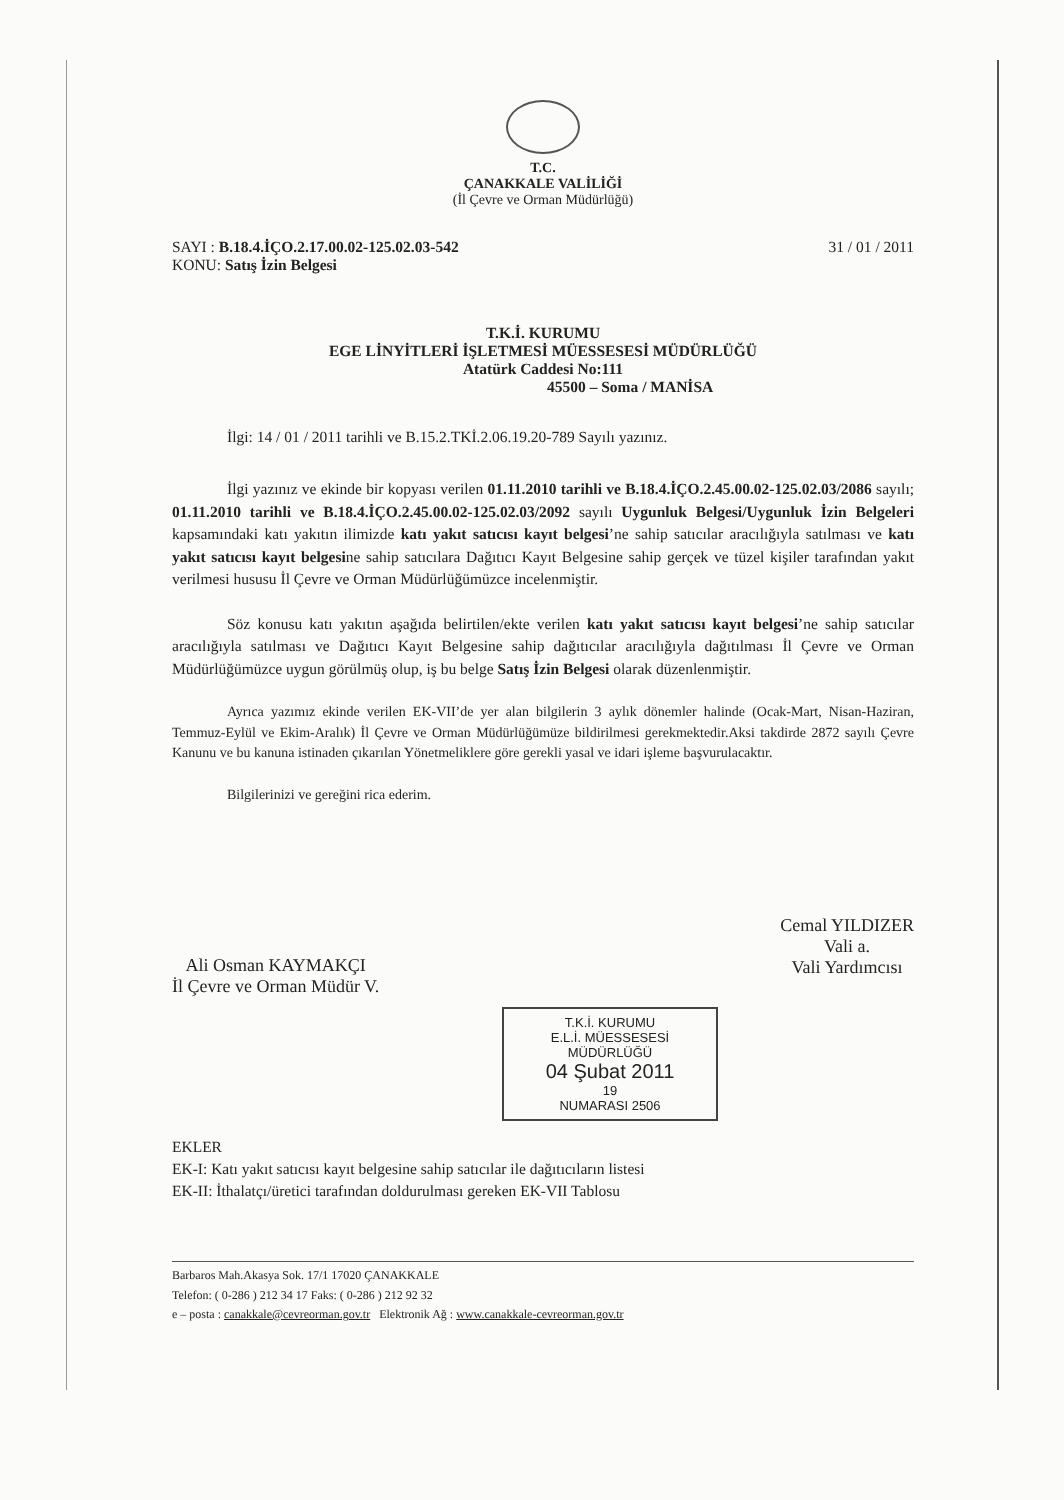T.C.
ÇANAKKALE VALİLİĞİ
(İl Çevre ve Orman Müdürlüğü)
SAYI : B.18.4.İÇO.2.17.00.02-125.02.03-542 31 / 01 / 2011
KONU: Satış İzin Belgesi
T.K.İ. KURUMU
EGE LİNYİTLERİ İŞLETMESİ MÜESSESESİ MÜDÜRLÜĞÜ
Atatürk Caddesi No:111
45500 – Soma / MANİSA
İlgi: 14 / 01 / 2011 tarihli ve B.15.2.TKİ.2.06.19.20-789 Sayılı yazınız.
İlgi yazınız ve ekinde bir kopyası verilen 01.11.2010 tarihli ve B.18.4.İÇO.2.45.00.02-125.02.03/2086 sayılı; 01.11.2010 tarihli ve B.18.4.İÇO.2.45.00.02-125.02.03/2092 sayılı Uygunluk Belgesi/Uygunluk İzin Belgeleri kapsamındaki katı yakıtın ilimizde katı yakıt satıcısı kayıt belgesi’ne sahip satıcılar aracılığıyla satılması ve katı yakıt satıcısı kayıt belgesine sahip satıcılara Dağıtıcı Kayıt Belgesine sahip gerçek ve tüzel kişiler tarafından yakıt verilmesi hususu İl Çevre ve Orman Müdürlüğümüzce incelenmiştir.
Söz konusu katı yakıtın aşağıda belirtilen/ekte verilen katı yakıt satıcısı kayıt belgesi’ne sahip satıcılar aracılığıyla satılması ve Dağıtıcı Kayıt Belgesine sahip dağıtıcılar aracılığıyla dağıtılması İl Çevre ve Orman Müdürlüğümüzce uygun görülmüş olup, iş bu belge Satış İzin Belgesi olarak düzenlenmiştir.
Ayrıca yazımız ekinde verilen EK-VII’de yer alan bilgilerin 3 aylık dönemler halinde (Ocak-Mart, Nisan-Haziran, Temmuz-Eylül ve Ekim-Aralık) İl Çevre ve Orman Müdürlüğümüze bildirilmesi gerekmektedir.Aksi takdirde 2872 sayılı Çevre Kanunu ve bu kanuna istinaden çıkarılan Yönetmeliklere göre gerekli yasal ve idari işleme başvurulacaktır.
Bilgilerinizi ve gereğini rica ederim.
Ali Osman KAYMAKÇI
İl Çevre ve Orman Müdür V.
Cemal YILDIZER
Vali a.
Vali Yardımcısı
T.K.İ. KURUMU
E.L.İ. MÜESSESESİ MÜDÜRLÜĞÜ
04 Şubat 2011
19
NUMARASI 2506
EKLER
EK-I: Katı yakıt satıcısı kayıt belgesine sahip satıcılar ile dağıtıcıların listesi
EK-II: İthalatçı/üretici tarafından doldurulması gereken EK-VII Tablosu
Barbaros Mah.Akasya Sok. 17/1 17020 ÇANAKKALE
Telefon: ( 0-286 ) 212 34 17 Faks: ( 0-286 ) 212 92 32
e – posta : canakkale@cevreorman.gov.tr Elektronik Ağ : www.canakkale-cevreorman.gov.tr